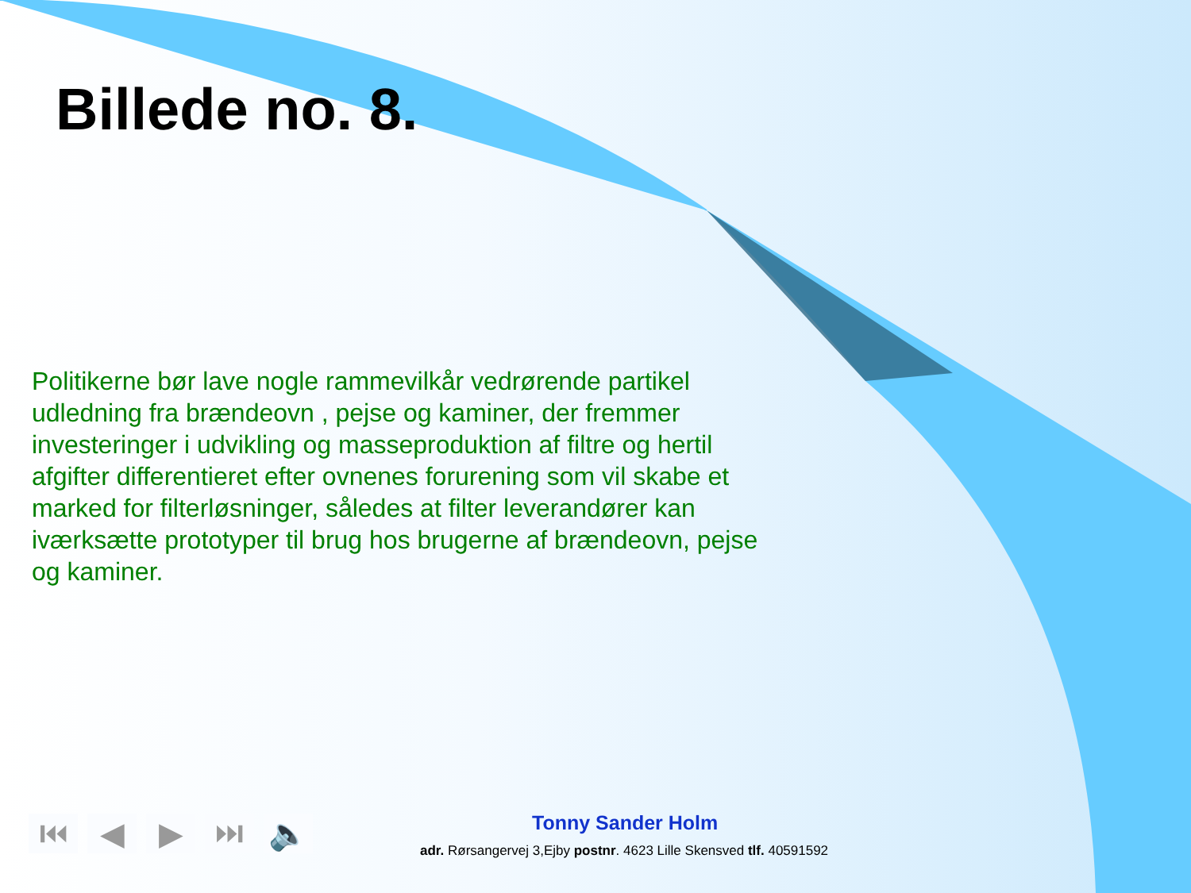Billede no. 8.
Politikerne bør lave nogle rammevilkår vedrørende partikel udledning fra brændeovn , pejse og kaminer, der fremmer investeringer i udvikling og masseproduktion af filtre og hertil afgifter differentieret efter ovnenes forurening som vil skabe et marked for filterløsninger, således at filter leverandører kan iværksætte prototyper til brug hos brugerne af brændeovn, pejse og kaminer.
⏮ ◀ ▶ ⏭ 🔈 Tonny Sander Holm
adr. Rørsangervej 3,Ejby postnr. 4623 Lille Skensved tlf. 40591592